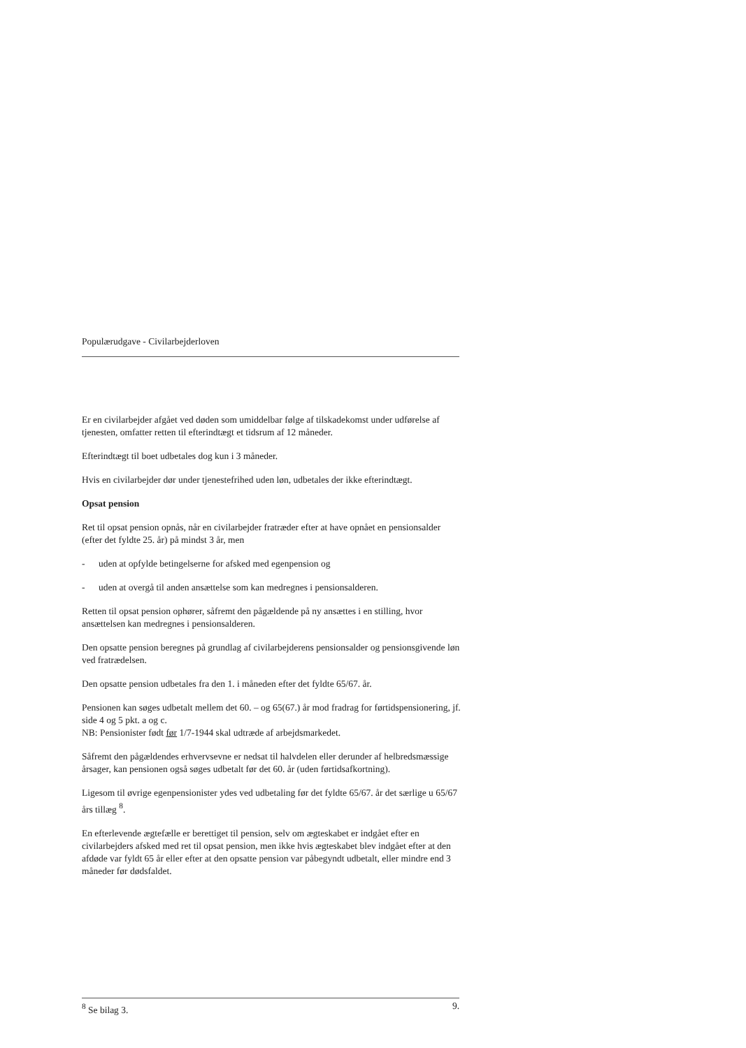Populærudgave - Civilarbejderloven
Er en civilarbejder afgået ved døden som umiddelbar følge af tilskadekomst under udførelse af tjenesten, omfatter retten til efterindtægt et tidsrum af 12 måneder.
Efterindtægt til boet udbetales dog kun i 3 måneder.
Hvis en civilarbejder dør under tjenestefrihed uden løn, udbetales der ikke efterindtægt.
Opsat pension
Ret til opsat pension opnås, når en civilarbejder fratræder efter at have opnået en pensionsalder (efter det fyldte 25. år) på mindst 3 år, men
- uden at opfylde betingelserne for afsked med egenpension og
- uden at overgå til anden ansættelse som kan medregnes i pensionsalderen.
Retten til opsat pension ophører, såfremt den pågældende på ny ansættes i en stilling, hvor ansættelsen kan medregnes i pensionsalderen.
Den opsatte pension beregnes på grundlag af civilarbejderens pensionsalder og pensionsgivende løn ved fratrædelsen.
Den opsatte pension udbetales fra den 1. i måneden efter det fyldte 65/67. år.
Pensionen kan søges udbetalt mellem det 60. – og 65(67.) år mod fradrag for førtidspensionering, jf. side 4 og 5 pkt. a og c.
NB: Pensionister født før 1/7-1944 skal udtræde af arbejdsmarkedet.
Såfremt den pågældendes erhvervsevne er nedsat til halvdelen eller derunder af helbredsmæssige årsager, kan pensionen også søges udbetalt før det 60. år (uden førtidsafkortning).
Ligesom til øvrige egenpensionister ydes ved udbetaling før det fyldte 65/67. år det særlige u 65/67 års tillæg <sup>8</sup>.
En efterlevende ægtefælle er berettiget til pension, selv om ægteskabet er indgået efter en civilarbejders afsked med ret til opsat pension, men ikke hvis ægteskabet blev indgået efter at den afdøde var fyldt 65 år eller efter at den opsatte pension var påbegyndt udbetalt, eller mindre end 3 måneder før dødsfaldet.
<sup>8</sup> Se bilag 3. 9.